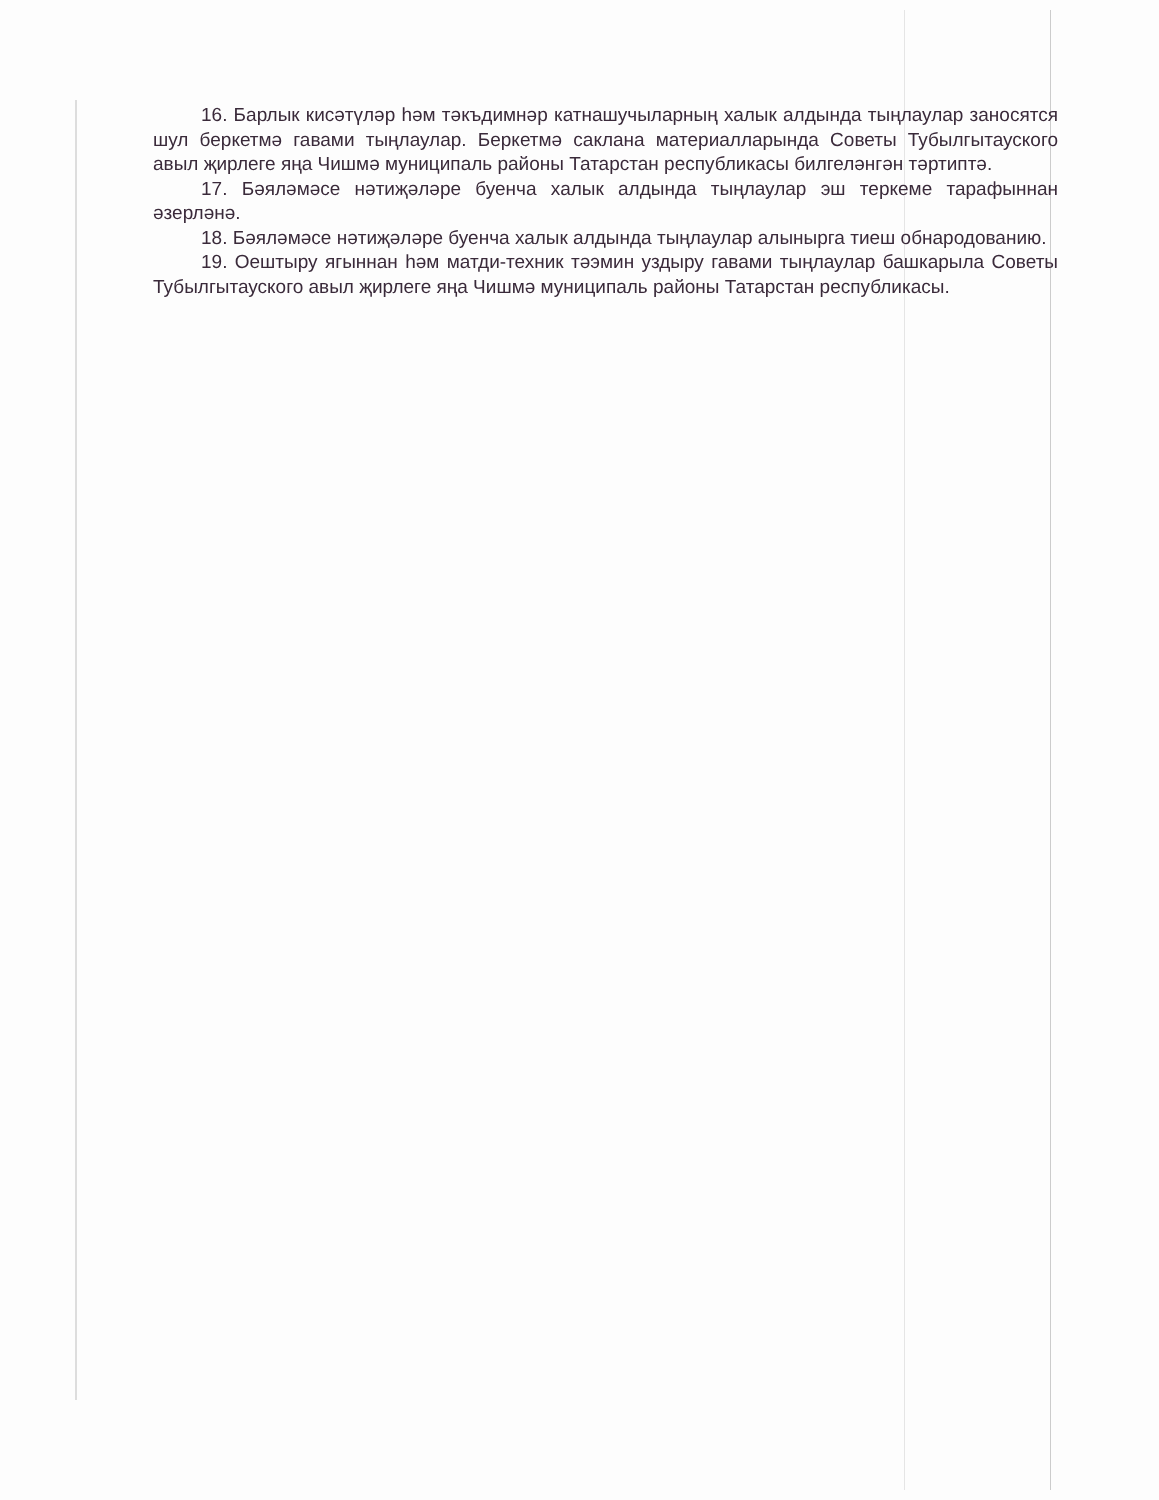16. Барлык кисәтүләр һәм тәкъдимнәр катнашучыларның халык алдында тыңлаулар заносятся шул беркетмә гавами тыңлаулар. Беркетмә саклана материалларында Советы Тубылгытауского авыл җирлеге яңа Чишмә муниципаль районы Татарстан республикасы билгеләнгән тәртиптә.
17. Бәяләмәсе нәтиҗәләре буенча халык алдында тыңлаулар эш теркеме тарафыннан әзерләнә.
18. Бәяләмәсе нәтиҗәләре буенча халык алдында тыңлаулар алынырга тиеш обнародованию.
19. Оештыру ягыннан һәм матди-техник тәэмин уздыру гавами тыңлаулар башкарыла Советы Тубылгытауского авыл җирлеге яңа Чишмә муниципаль районы Татарстан республикасы.